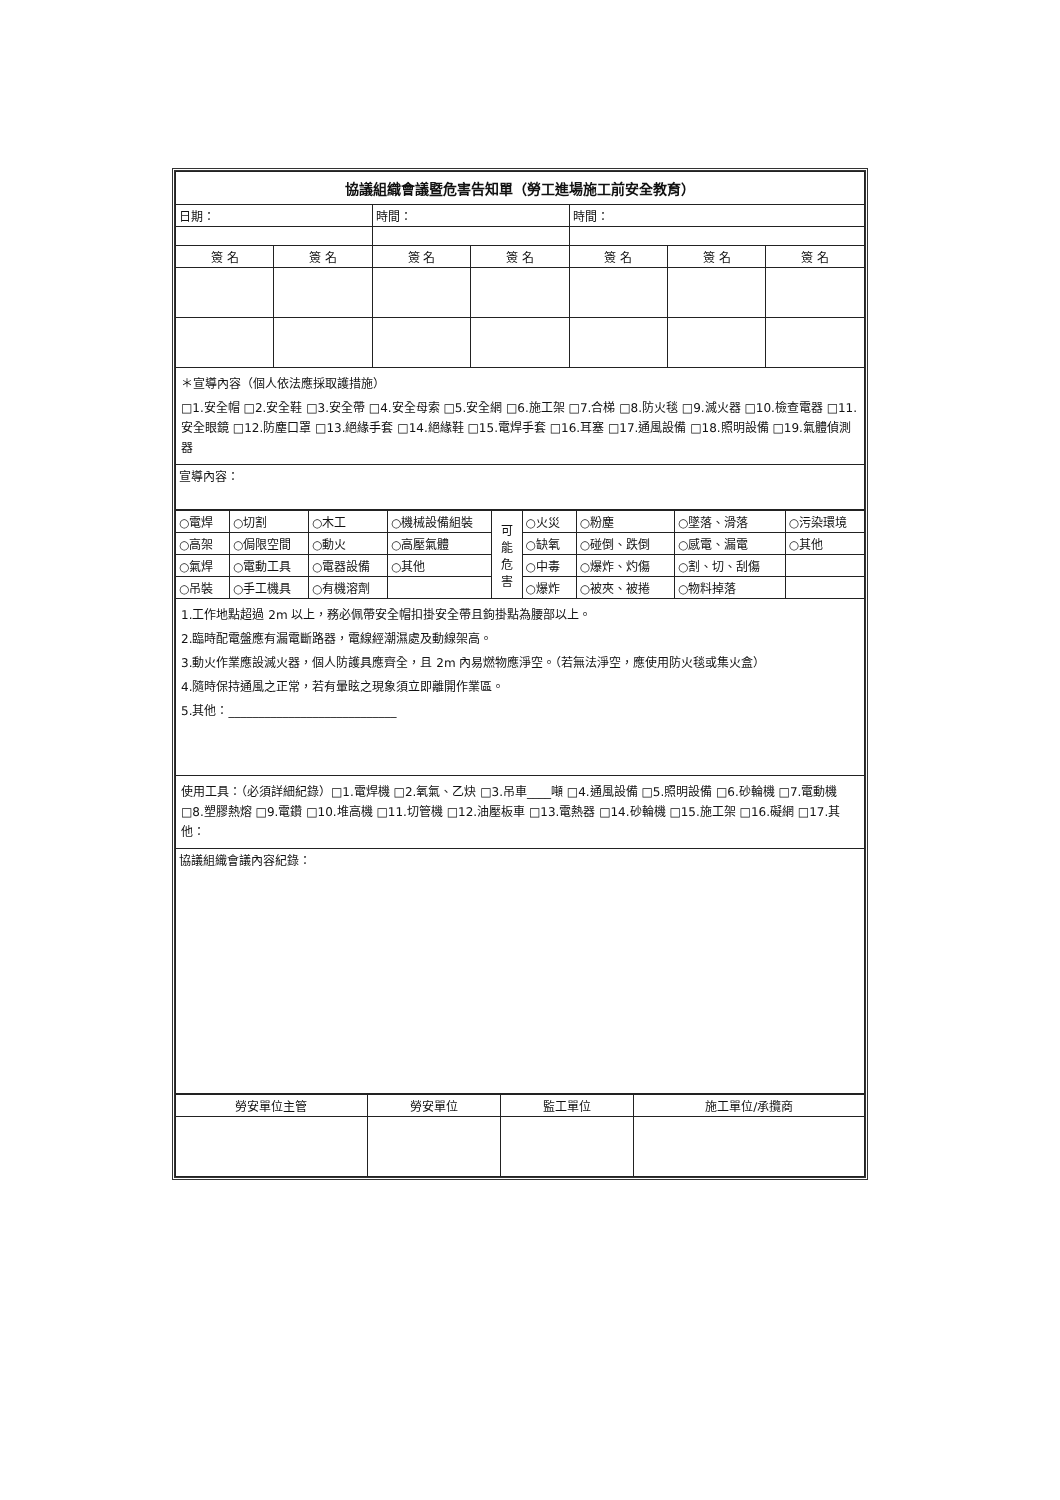| 協議組織會議暨危害告知單（勞工進場施工前安全教育） | | | | | | |
| 日期： | | 時間： | | 時間： | | |
| 簽 名 | 簽 名 | 簽 名 | 簽 名 | 簽 名 | 簽 名 | 簽 名 |
| ＊宣導內容（個人依法應採取護措施） □1.安全帽 □2.安全鞋 □3.安全帶 □4.安全母索 □5.安全網 □6.施工架 □7.合梯 □8.防火毯 □9.滅火器 □10.檢查電器 □11.安全眼鏡 □12.防塵口罩 □13.絕緣手套 □14.絕緣鞋 □15.電焊手套 □16.耳塞 □17.通風設備 □18.照明設備 □19.氣體偵測器 | | | | | | |
| 宣導內容： | | | | | | |
| ○電焊 | ○切割 | ○木工 | ○機械設備組裝 | 可 能 危 害 | ○火災 | ○粉塵 | ○墜落、滑落 | ○污染環境 |
| ○高架 | ○侷限空間 | ○動火 | ○高壓氣體 | | ○缺氧 | ○碰倒、跌倒 | ○感電、漏電 | ○其他 |
| ○氣焊 | ○電動工具 | ○電器設備 | ○其他 | | ○中毒 | ○爆炸、灼傷 | ○割、切、刮傷 | |
| ○吊裝 | ○手工機具 | ○有機溶劑 | | | ○爆炸 | ○被夾、被捲 | ○物料掉落 | |
| 1.工作地點超過 2m 以上，務必佩帶安全帽扣掛安全帶且鉤掛點為腰部以上。 2.臨時配電盤應有漏電斷路器，電線經潮濕處及動線架高。 3.動火作業應設滅火器，個人防護具應齊全，且 2m 內易燃物應淨空。（若無法淨空，應使用防火毯或集火盒） 4.隨時保持通風之正常，若有暈眩之現象須立即離開作業區。 5.其他：____________________________ | | | | | | | | |
| 使用工具：（必須詳細紀錄）□1.電焊機 □2.氧氣、乙炔 □3.吊車____噸 □4.通風設備 □5.照明設備 □6.砂輪機 □7.電動機 □8.塑膠熱熔 □9.電鑽 □10.堆高機 □11.切管機 □12.油壓板車 □13.電熱器 □14.砂輪機 □15.施工架 □16.礙網 □17.其他： | | | | | | | | |
| 協議組織會議內容紀錄： | | | | | | | | |
| 勞安單位主管 | 勞安單位 | 監工單位 | 施工單位/承攬商 |
| --- | --- | --- | --- |